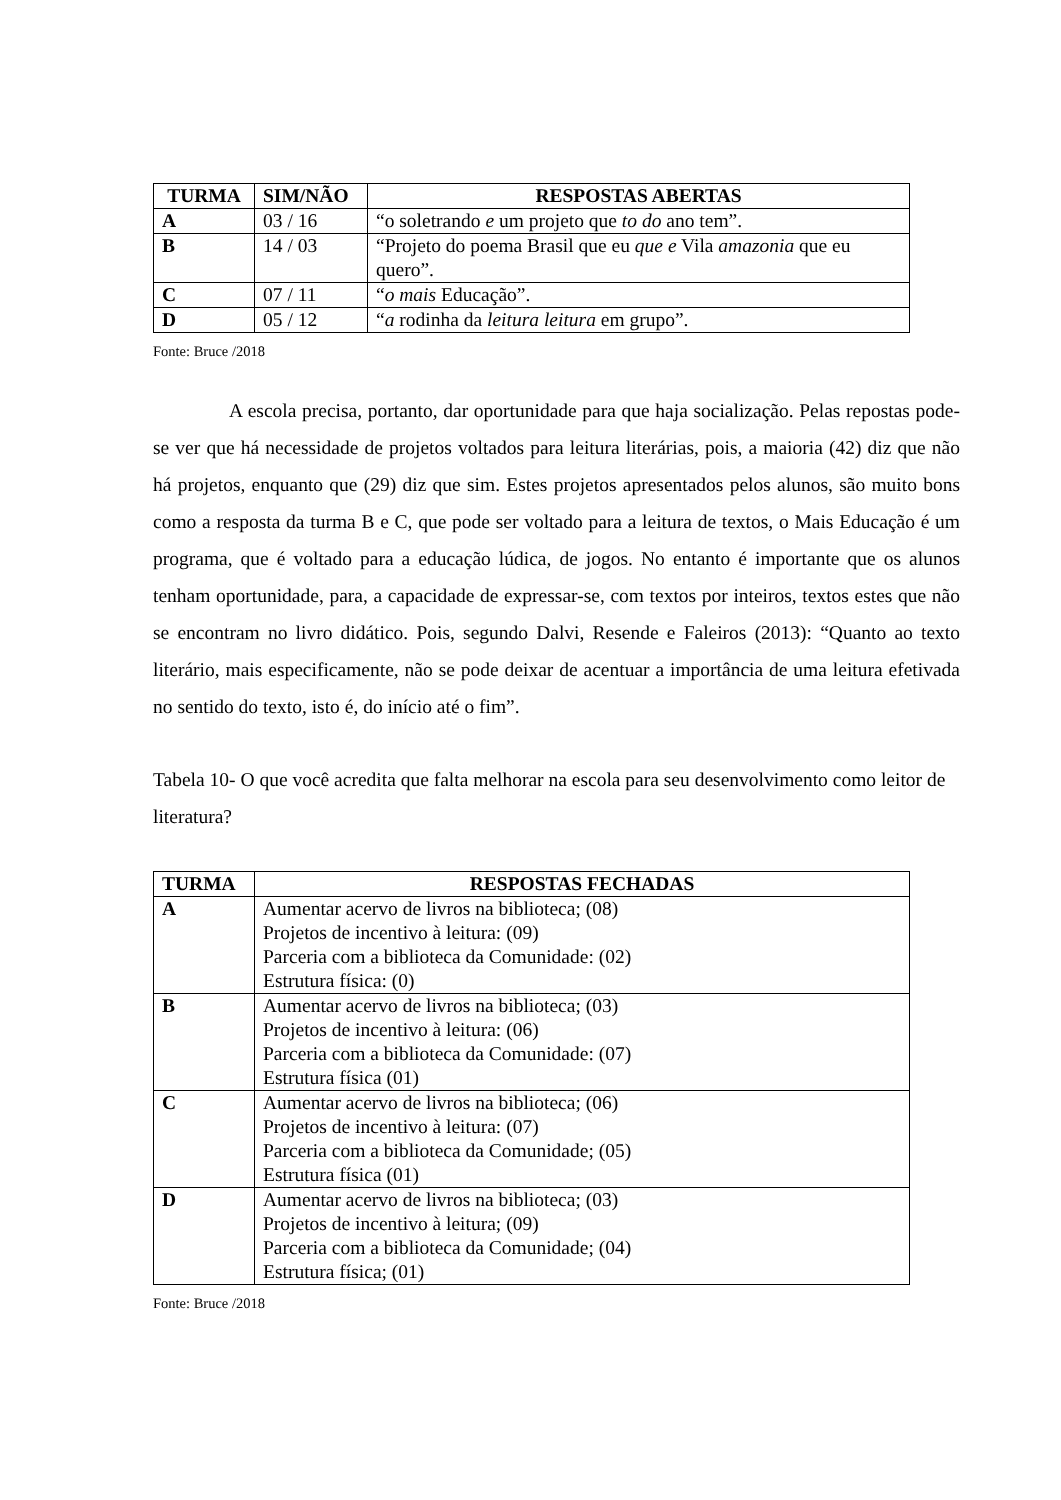| TURMA | SIM/NÃO | RESPOSTAS ABERTAS |
| --- | --- | --- |
| A | 03 / 16 | “o soletrando e um projeto que to do ano tem”. |
| B | 14 / 03 | “Projeto do poema Brasil que eu que e Vila amazonia que eu quero”. |
| C | 07 / 11 | “ o mais Educação”. |
| D | 05 / 12 | “ a rodinha da leitura leitura em grupo”. |
Fonte: Bruce /2018
A escola precisa, portanto, dar oportunidade para que haja socialização. Pelas repostas pode-se ver que há necessidade de projetos voltados para leitura literárias, pois, a maioria (42) diz que não há projetos, enquanto que (29) diz que sim. Estes projetos apresentados pelos alunos, são muito bons como a resposta da turma B e C, que pode ser voltado para a leitura de textos, o Mais Educação é um programa, que é voltado para a educação lúdica, de jogos. No entanto é importante que os alunos tenham oportunidade, para, a capacidade de expressar-se, com textos por inteiros, textos estes que não se encontram no livro didático. Pois, segundo Dalvi, Resende e Faleiros (2013): “Quanto ao texto literário, mais especificamente, não se pode deixar de acentuar a importância de uma leitura efetivada no sentido do texto, isto é, do início até o fim”.
Tabela 10- O que você acredita que falta melhorar na escola para seu desenvolvimento como leitor de literatura?
| TURMA | RESPOSTAS FECHADAS |
| --- | --- |
| A | Aumentar acervo de livros na biblioteca; (08) Projetos de incentivo à leitura: (09) Parceria com a biblioteca da Comunidade: (02) Estrutura física: (0) |
| B | Aumentar acervo de livros na biblioteca; (03) Projetos de incentivo à leitura: (06) Parceria com a biblioteca da Comunidade: (07) Estrutura física (01) |
| C | Aumentar acervo de livros na biblioteca; (06) Projetos de incentivo à leitura: (07) Parceria com a biblioteca da Comunidade; (05) Estrutura física (01) |
| D | Aumentar acervo de livros na biblioteca; (03) Projetos de incentivo à leitura; (09) Parceria com a biblioteca da Comunidade; (04) Estrutura física; (01) |
Fonte: Bruce /2018